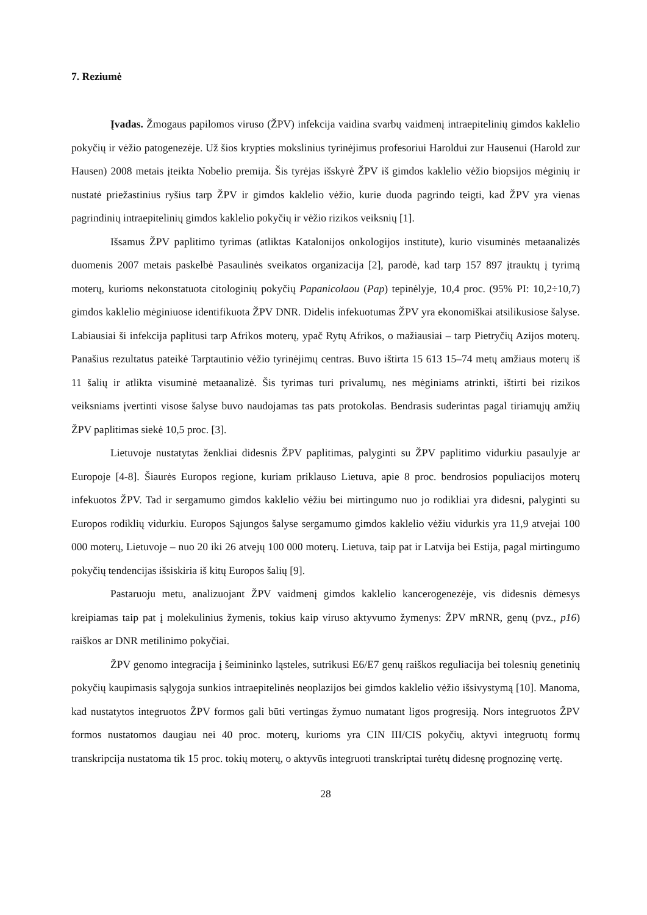7. Reziumė
Įvadas. Žmogaus papilomos viruso (ŽPV) infekcija vaidina svarbų vaidmenį intraepitelinių gimdos kaklelio pokyčių ir vėžio patogenezėje. Už šios krypties mokslinius tyrinėjimus profesoriui Haroldui zur Hausenui (Harold zur Hausen) 2008 metais įteikta Nobelio premija. Šis tyrėjas išskyrė ŽPV iš gimdos kaklelio vėžio biopsijos mėginių ir nustatė priežastinius ryšius tarp ŽPV ir gimdos kaklelio vėžio, kurie duoda pagrindo teigti, kad ŽPV yra vienas pagrindinių intraepitelinių gimdos kaklelio pokyčių ir vėžio rizikos veiksnių [1].
Išsamus ŽPV paplitimo tyrimas (atliktas Katalonijos onkologijos institute), kurio visuminės metaanalizės duomenis 2007 metais paskelbė Pasaulinės sveikatos organizacija [2], parodė, kad tarp 157 897 įtrauktų į tyrimą moterų, kurioms nekonstatuota citologinių pokyčių Papanicolaou (Pap) tepinėlyje, 10,4 proc. (95% PI: 10,2÷10,7) gimdos kaklelio mėginiuose identifikuota ŽPV DNR. Didelis infekuotumas ŽPV yra ekonomiškai atsilikusiose šalyse. Labiausiai ši infekcija paplitusi tarp Afrikos moterų, ypač Rytų Afrikos, o mažiausiai – tarp Pietryčių Azijos moterų. Panašius rezultatus pateikė Tarptautinio vėžio tyrinėjimų centras. Buvo ištirta 15 613 15–74 metų amžiaus moterų iš 11 šalių ir atlikta visuminė metaanalizė. Šis tyrimas turi privalumų, nes mėginiams atrinkti, ištirti bei rizikos veiksniams įvertinti visose šalyse buvo naudojamas tas pats protokolas. Bendrasis suderintas pagal tiriamųjų amžių ŽPV paplitimas siekė 10,5 proc. [3].
Lietuvoje nustatytas ženkliai didesnis ŽPV paplitimas, palyginti su ŽPV paplitimo vidurkiu pasaulyje ar Europoje [4-8]. Šiaurės Europos regione, kuriam priklauso Lietuva, apie 8 proc. bendrosios populiacijos moterų infekuotos ŽPV. Tad ir sergamumo gimdos kaklelio vėžiu bei mirtingumo nuo jo rodikliai yra didesni, palyginti su Europos rodiklių vidurkiu. Europos Sąjungos šalyse sergamumo gimdos kaklelio vėžiu vidurkis yra 11,9 atvejai 100 000 moterų, Lietuvoje – nuo 20 iki 26 atvejų 100 000 moterų. Lietuva, taip pat ir Latvija bei Estija, pagal mirtingumo pokyčių tendencijas išsiskiria iš kitų Europos šalių [9].
Pastaruoju metu, analizuojant ŽPV vaidmenį gimdos kaklelio kancerogenezėje, vis didesnis dėmesys kreipiamas taip pat į molekulinius žymenis, tokius kaip viruso aktyvumo žymenys: ŽPV mRNR, genų (pvz., p16) raiškos ar DNR metilinimo pokyčiai.
ŽPV genomo integracija į šeimininko ląsteles, sutrikusi E6/E7 genų raiškos reguliacija bei tolesnių genetinių pokyčių kaupimasis sąlygoja sunkios intraepitelinės neoplazijos bei gimdos kaklelio vėžio išsivystymą [10]. Manoma, kad nustatytos integruotos ŽPV formos gali būti vertingas žymuo numatant ligos progresiją. Nors integruotos ŽPV formos nustatomos daugiau nei 40 proc. moterų, kurioms yra CIN III/CIS pokyčių, aktyvi integruotų formų transkripcija nustatoma tik 15 proc. tokių moterų, o aktyvūs integruoti transkriptai turėtų didesnę prognozinę vertę.
28